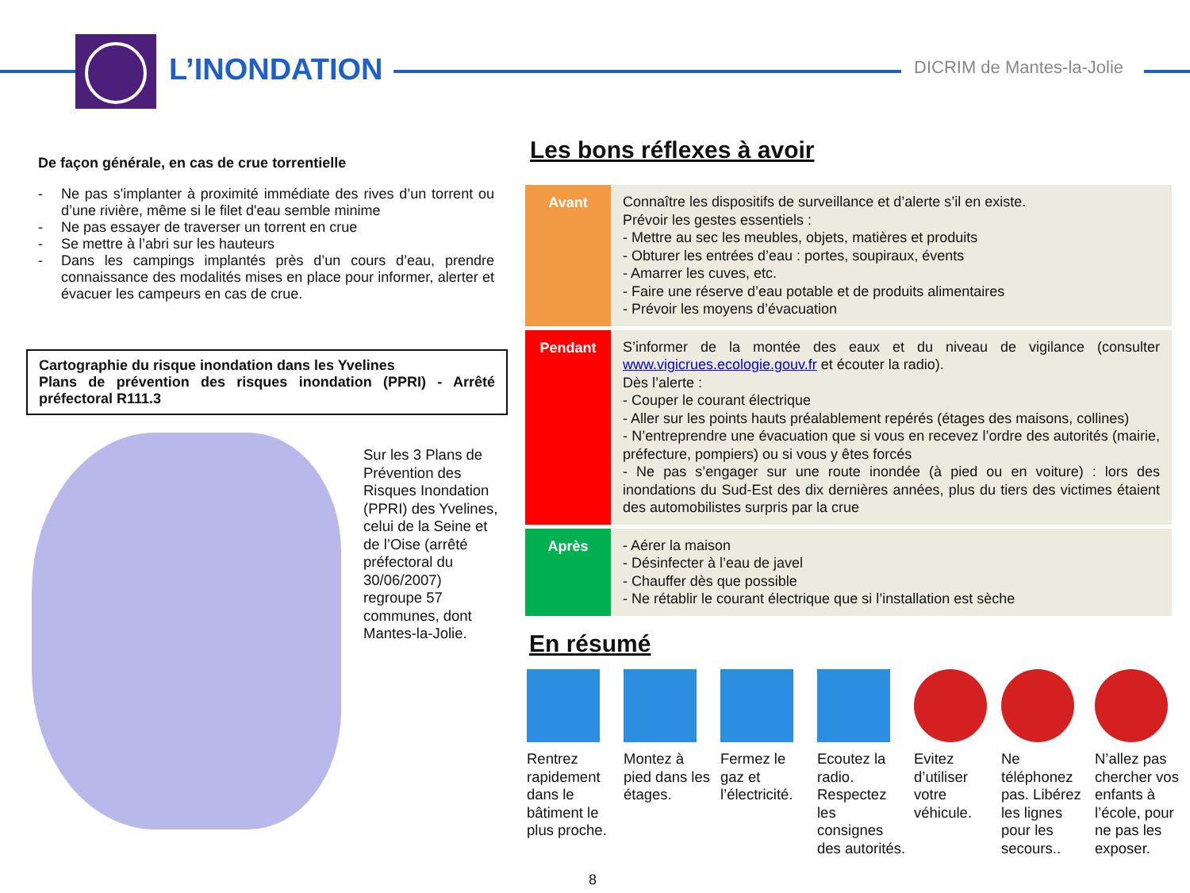L’INONDATION DICRIM de Mantes-la-Jolie
De façon générale, en cas de crue torrentielle
- Ne pas s'implanter à proximité immédiate des rives d’un torrent ou d’une rivière, même si le filet d'eau semble minime
- Ne pas essayer de traverser un torrent en crue
- Se mettre à l’abri sur les hauteurs
- Dans les campings implantés près d’un cours d’eau, prendre connaissance des modalités mises en place pour informer, alerter et évacuer les campeurs en cas de crue.
Cartographie du risque inondation dans les Yvelines
Plans de prévention des risques inondation (PPRI) - Arrêté préfectoral R111.3
Sur les 3 Plans de Prévention des Risques Inondation (PPRI) des Yvelines, celui de la Seine et de l’Oise (arrêté préfectoral du 30/06/2007) regroupe 57 communes, dont Mantes-la-Jolie.
Les bons réflexes à avoir
| Avant | Connaître les dispositifs de surveillance et d’alerte s’il en existe. Prévoir les gestes essentiels : - Mettre au sec les meubles, objets, matières et produits - Obturer les entrées d’eau : portes, soupiraux, évents - Amarrer les cuves, etc. - Faire une réserve d’eau potable et de produits alimentaires - Prévoir les moyens d’évacuation |
| Pendant | S’informer de la montée des eaux et du niveau de vigilance (consulter www.vigicrues.ecologie.gouv.fr et écouter la radio). Dès l’alerte : - Couper le courant électrique - Aller sur les points hauts préalablement repérés (étages des maisons, collines) - N’entreprendre une évacuation que si vous en recevez l’ordre des autorités (mairie, préfecture, pompiers) ou si vous y êtes forcés - Ne pas s’engager sur une route inondée (à pied ou en voiture) : lors des inondations du Sud-Est des dix dernières années, plus du tiers des victimes étaient des automobilistes surpris par la crue |
| Après | - Aérer la maison - Désinfecter à l’eau de javel - Chauffer dès que possible - Ne rétablir le courant électrique que si l’installation est sèche |
En résumé
Rentrez rapidement dans le bâtiment le plus proche.
Montez à pied dans les étages.
Fermez le gaz et l’électricité.
Ecoutez la radio. Respectez les consignes des autorités.
Evitez d’utiliser votre véhicule.
Ne téléphonez pas. Libérez les lignes pour les secours..
N’allez pas chercher vos enfants à l’école, pour ne pas les exposer.
8